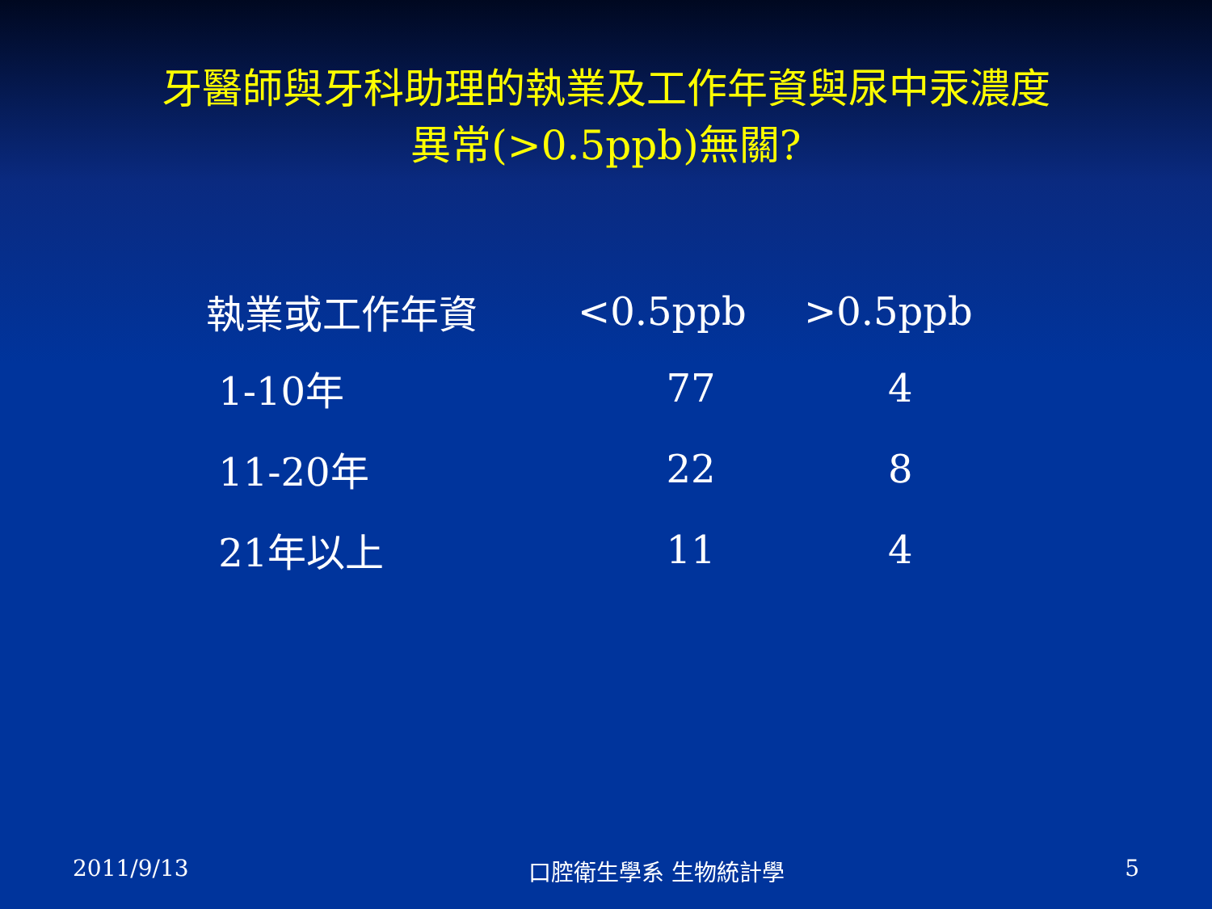牙醫師與牙科助理的執業及工作年資與尿中汞濃度
異常(>0.5ppb)無關?
| 執業或工作年資 | <0.5ppb | >0.5ppb |
| --- | --- | --- |
| 1-10年 | 77 | 4 |
| 11-20年 | 22 | 8 |
| 21年以上 | 11 | 4 |
2011/9/13 口腔衛生學系 生物統計學 5